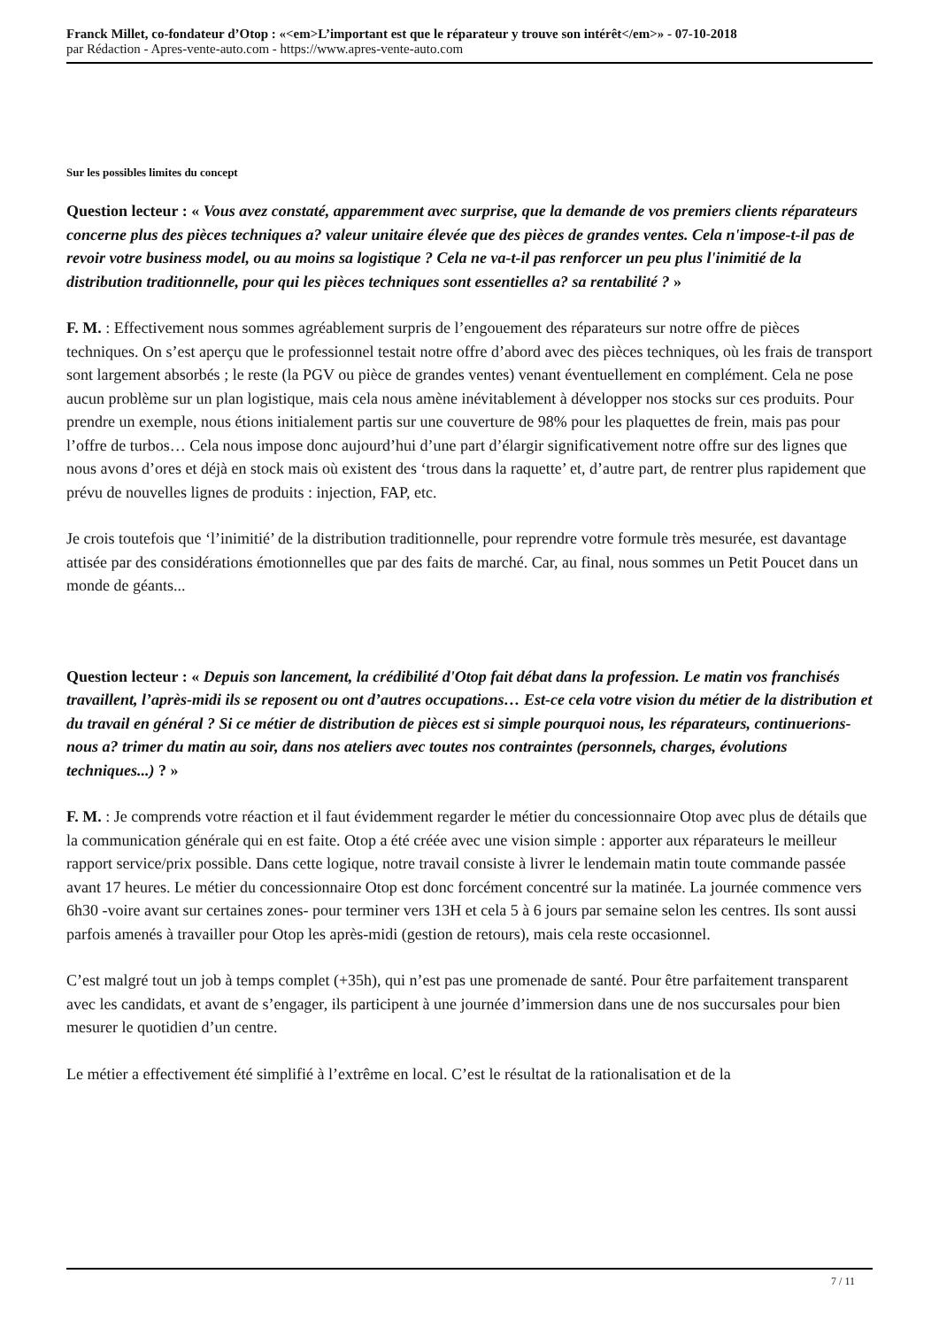Franck Millet, co-fondateur d’Otop : «<em>L’important est que le réparateur y trouve son intérêt</em>» - 07-10-2018
par Rédaction - Apres-vente-auto.com - https://www.apres-vente-auto.com
Sur les possibles limites du concept
Question lecteur : « Vous avez constaté, apparemment avec surprise, que la demande de vos premiers clients réparateurs concerne plus des pièces techniques a? valeur unitaire élevée que des pièces de grandes ventes. Cela n'impose-t-il pas de revoir votre business model, ou au moins sa logistique ? Cela ne va-t-il pas renforcer un peu plus l'inimitié de la distribution traditionnelle, pour qui les pièces techniques sont essentielles a? sa rentabilité ? »
F. M. : Effectivement nous sommes agréablement surpris de l’engouement des réparateurs sur notre offre de pièces techniques. On s’est aperçu que le professionnel testait notre offre d’abord avec des pièces techniques, où les frais de transport sont largement absorbés ; le reste (la PGV ou pièce de grandes ventes) venant éventuellement en complément. Cela ne pose aucun problème sur un plan logistique, mais cela nous amène inévitablement à développer nos stocks sur ces produits. Pour prendre un exemple, nous étions initialement partis sur une couverture de 98% pour les plaquettes de frein, mais pas pour l’offre de turbos… Cela nous impose donc aujourd’hui d’une part d’élargir significativement notre offre sur des lignes que nous avons d’ores et déjà en stock mais où existent des ‘trous dans la raquette’ et, d’autre part, de rentrer plus rapidement que prévu de nouvelles lignes de produits : injection, FAP, etc.
Je crois toutefois que ‘l’inimitié’ de la distribution traditionnelle, pour reprendre votre formule très mesurée, est davantage attisée par des considérations émotionnelles que par des faits de marché. Car, au final, nous sommes un Petit Poucet dans un monde de géants...
Question lecteur : « Depuis son lancement, la crédibilité d'Otop fait débat dans la profession. Le matin vos franchisés travaillent, l’après-midi ils se reposent ou ont d’autres occupations… Est-ce cela votre vision du métier de la distribution et du travail en général ? Si ce métier de distribution de pièces est si simple pourquoi nous, les réparateurs, continuerions-nous a? trimer du matin au soir, dans nos ateliers avec toutes nos contraintes (personnels, charges, évolutions techniques...) ? »
F. M. : Je comprends votre réaction et il faut évidemment regarder le métier du concessionnaire Otop avec plus de détails que la communication générale qui en est faite. Otop a été créée avec une vision simple : apporter aux réparateurs le meilleur rapport service/prix possible. Dans cette logique, notre travail consiste à livrer le lendemain matin toute commande passée avant 17 heures. Le métier du concessionnaire Otop est donc forcément concentré sur la matinée. La journée commence vers 6h30 -voire avant sur certaines zones- pour terminer vers 13H et cela 5 à 6 jours par semaine selon les centres. Ils sont aussi parfois amenés à travailler pour Otop les après-midi (gestion de retours), mais cela reste occasionnel.
C’est malgré tout un job à temps complet (+35h), qui n’est pas une promenade de santé. Pour être parfaitement transparent avec les candidats, et avant de s’engager, ils participent à une journée d’immersion dans une de nos succursales pour bien mesurer le quotidien d’un centre.
Le métier a effectivement été simplifié à l’extrême en local. C’est le résultat de la rationalisation et de la
7 / 11